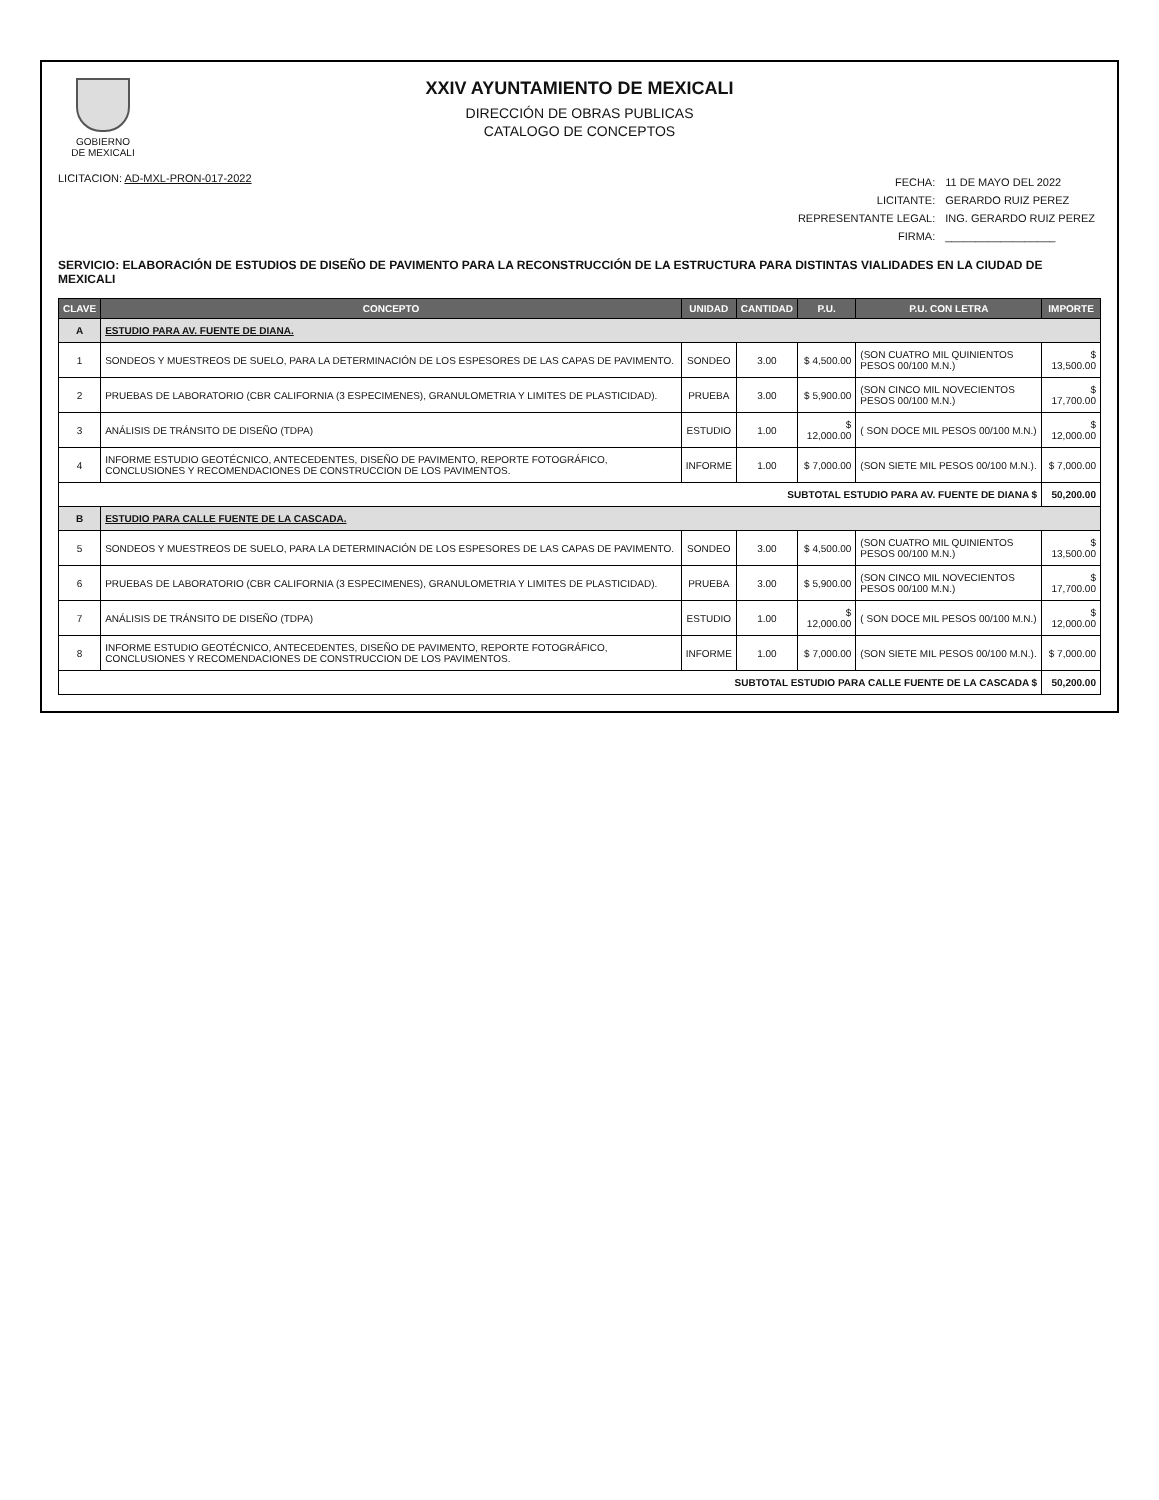GOBIERNO
DE MEXICALI
XXIV AYUNTAMIENTO DE MEXICALI
DIRECCIÓN DE OBRAS PUBLICAS
CATALOGO DE CONCEPTOS
LICITACION: AD-MXL-PRON-017-2022
| FECHA: | 11 DE MAYO DEL 2022 |
| LICITANTE: | GERARDO RUIZ PEREZ |
| REPRESENTANTE LEGAL: | ING. GERARDO RUIZ PEREZ |
| FIRMA: | __________________ |
SERVICIO: ELABORACIÓN DE ESTUDIOS DE DISEÑO DE PAVIMENTO PARA LA RECONSTRUCCIÓN DE LA ESTRUCTURA PARA DISTINTAS VIALIDADES EN LA CIUDAD DE MEXICALI
| CLAVE | CONCEPTO | UNIDAD | CANTIDAD | P.U. | P.U. CON LETRA | IMPORTE |
| --- | --- | --- | --- | --- | --- | --- |
| A | ESTUDIO PARA AV. FUENTE DE DIANA. | | | | | |
| 1 | SONDEOS Y MUESTREOS DE SUELO, PARA LA DETERMINACIÓN DE LOS ESPESORES DE LAS CAPAS DE PAVIMENTO. | SONDEO | 3.00 | $ 4,500.00 | (SON CUATRO MIL QUINIENTOS PESOS 00/100 M.N.) | $ 13,500.00 |
| 2 | PRUEBAS DE LABORATORIO (CBR CALIFORNIA (3 ESPECIMENES), GRANULOMETRIA Y LIMITES DE PLASTICIDAD). | PRUEBA | 3.00 | $ 5,900.00 | (SON CINCO MIL NOVECIENTOS PESOS 00/100 M.N.) | $ 17,700.00 |
| 3 | ANÁLISIS DE TRÁNSITO DE DISEÑO (TDPA) | ESTUDIO | 1.00 | $ 12,000.00 | ( SON DOCE MIL PESOS 00/100 M.N.) | $ 12,000.00 |
| 4 | INFORME ESTUDIO GEOTÉCNICO, ANTECEDENTES, DISEÑO DE PAVIMENTO, REPORTE FOTOGRÁFICO, CONCLUSIONES Y RECOMENDACIONES DE CONSTRUCCION DE LOS PAVIMENTOS. | INFORME | 1.00 | $ 7,000.00 | (SON SIETE MIL PESOS 00/100 M.N.). | $ 7,000.00 |
| SUBTOTAL ESTUDIO PARA AV. FUENTE DE DIANA $ | | | | | | 50,200.00 |
| B | ESTUDIO PARA CALLE FUENTE DE LA CASCADA. | | | | | |
| 5 | SONDEOS Y MUESTREOS DE SUELO, PARA LA DETERMINACIÓN DE LOS ESPESORES DE LAS CAPAS DE PAVIMENTO. | SONDEO | 3.00 | $ 4,500.00 | (SON CUATRO MIL QUINIENTOS PESOS 00/100 M.N.) | $ 13,500.00 |
| 6 | PRUEBAS DE LABORATORIO (CBR CALIFORNIA (3 ESPECIMENES), GRANULOMETRIA Y LIMITES DE PLASTICIDAD). | PRUEBA | 3.00 | $ 5,900.00 | (SON CINCO MIL NOVECIENTOS PESOS 00/100 M.N.) | $ 17,700.00 |
| 7 | ANÁLISIS DE TRÁNSITO DE DISEÑO (TDPA) | ESTUDIO | 1.00 | $ 12,000.00 | ( SON DOCE MIL PESOS 00/100 M.N.) | $ 12,000.00 |
| 8 | INFORME ESTUDIO GEOTÉCNICO, ANTECEDENTES, DISEÑO DE PAVIMENTO, REPORTE FOTOGRÁFICO, CONCLUSIONES Y RECOMENDACIONES DE CONSTRUCCION DE LOS PAVIMENTOS. | INFORME | 1.00 | $ 7,000.00 | (SON SIETE MIL PESOS 00/100 M.N.). | $ 7,000.00 |
| SUBTOTAL ESTUDIO PARA CALLE FUENTE DE LA CASCADA $ | | | | | | 50,200.00 |